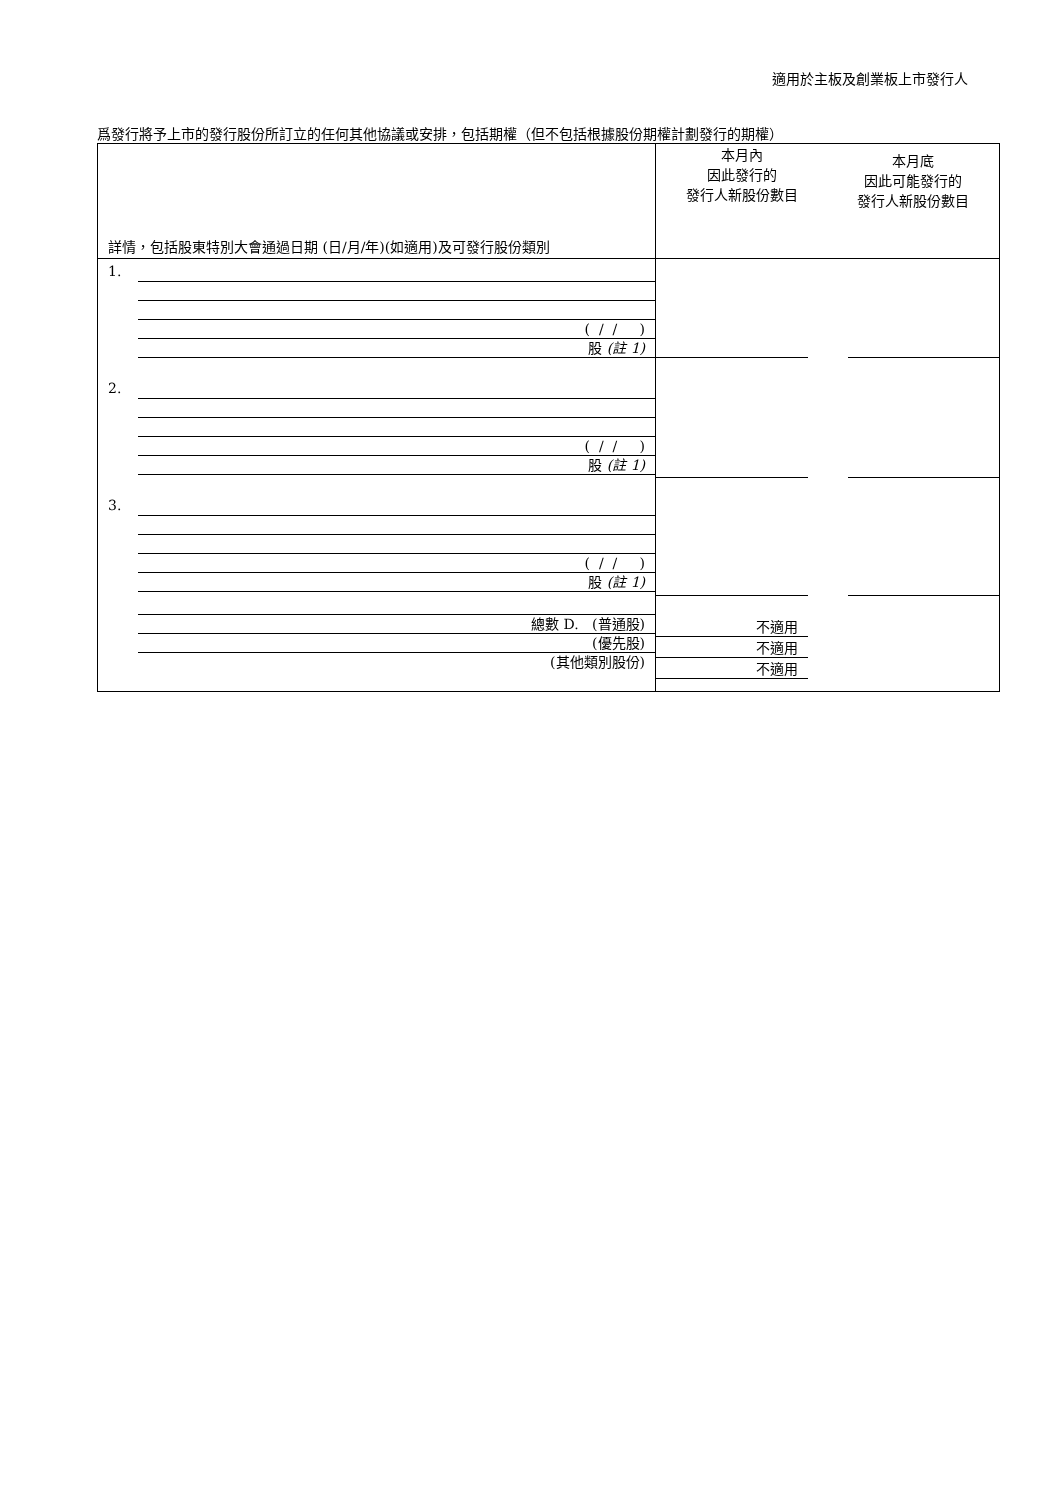適用於主板及創業板上市發行人
爲發行將予上市的發行股份所訂立的任何其他協議或安排，包括期權（但不包括根據股份期權計劃發行的期權）
| 詳情，包括股東特別大會通過日期 (日/月/年)(如適用)及可發行股份類別 | 本月內 因此發行的 發行人新股份數目 | 本月底 因此可能發行的 發行人新股份數目 |
| 1. ( / / ) 股 (註 1) 2. ( / / ) 股 (註 1) 3. ( / / ) 股 (註 1) 總數 D. (普通股) (優先股) (其他類別股份) | 不適用 不適用 不適用 | |